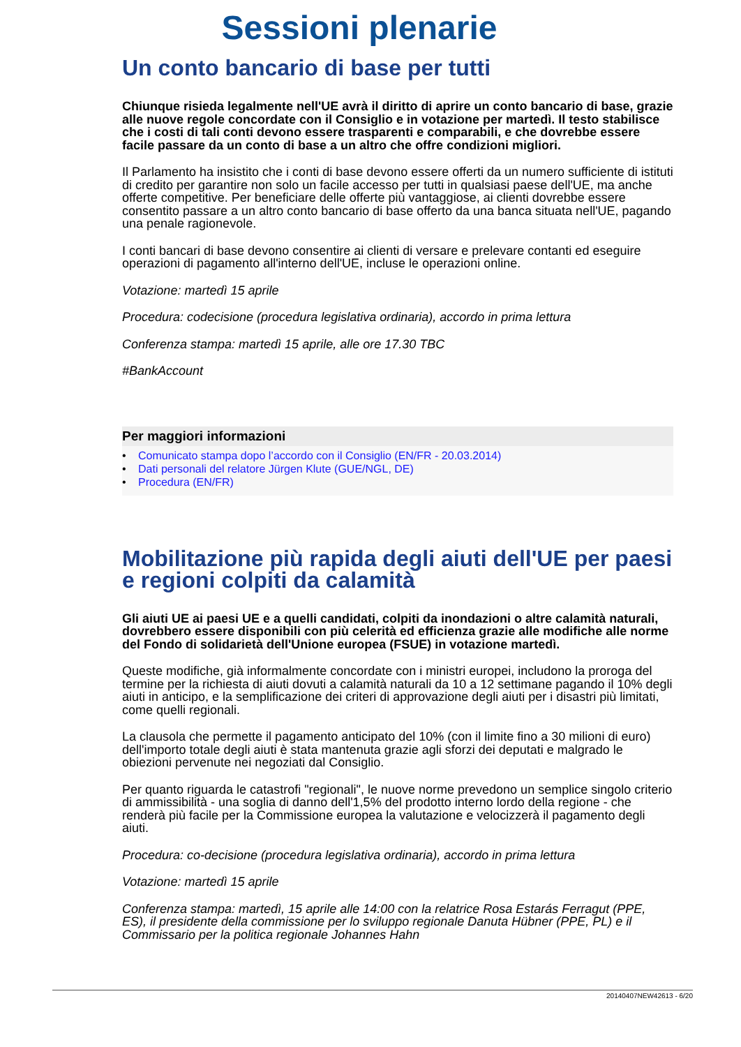Sessioni plenarie
Un conto bancario di base per tutti
Chiunque risieda legalmente nell'UE avrà il diritto di aprire un conto bancario di base, grazie alle nuove regole concordate con il Consiglio e in votazione per martedì. Il testo stabilisce che i costi di tali conti devono essere trasparenti e comparabili, e che dovrebbe essere facile passare da un conto di base a un altro che offre condizioni migliori.
Il Parlamento ha insistito che i conti di base devono essere offerti da un numero sufficiente di istituti di credito per garantire non solo un facile accesso per tutti in qualsiasi paese dell'UE, ma anche offerte competitive. Per beneficiare delle offerte più vantaggiose, ai clienti dovrebbe essere consentito passare a un altro conto bancario di base offerto da una banca situata nell'UE, pagando una penale ragionevole.
I conti bancari di base devono consentire ai clienti di versare e prelevare contanti ed eseguire operazioni di pagamento all'interno dell'UE, incluse le operazioni online.
Votazione: martedì 15 aprile
Procedura: codecisione (procedura legislativa ordinaria), accordo in prima lettura
Conferenza stampa: martedì 15 aprile, alle ore 17.30 TBC
#BankAccount
Per maggiori informazioni
• Comunicato stampa dopo l’accordo con il Consiglio (EN/FR - 20.03.2014)
• Dati personali del relatore Jürgen Klute (GUE/NGL, DE)
• Procedura (EN/FR)
Mobilitazione più rapida degli aiuti dell'UE per paesi e regioni colpiti da calamità
Gli aiuti UE ai paesi UE e a quelli candidati, colpiti da inondazioni o altre calamità naturali, dovrebbero essere disponibili con più celerità ed efficienza grazie alle modifiche alle norme del Fondo di solidarietà dell'Unione europea (FSUE) in votazione martedì.
Queste modifiche, già informalmente concordate con i ministri europei, includono la proroga del termine per la richiesta di aiuti dovuti a calamità naturali da 10 a 12 settimane pagando il 10% degli aiuti in anticipo, e la semplificazione dei criteri di approvazione degli aiuti per i disastri più limitati, come quelli regionali.
La clausola che permette il pagamento anticipato del 10% (con il limite fino a 30 milioni di euro) dell'importo totale degli aiuti è stata mantenuta grazie agli sforzi dei deputati e malgrado le obiezioni pervenute nei negoziati dal Consiglio.
Per quanto riguarda le catastrofi "regionali", le nuove norme prevedono un semplice singolo criterio di ammissibilità - una soglia di danno dell'1,5% del prodotto interno lordo della regione - che renderà più facile per la Commissione europea la valutazione e velocizzerà il pagamento degli aiuti.
Procedura: co-decisione (procedura legislativa ordinaria), accordo in prima lettura
Votazione: martedì 15 aprile
Conferenza stampa: martedì, 15 aprile alle 14:00 con la relatrice Rosa Estarás Ferragut (PPE, ES), il presidente della commissione per lo sviluppo regionale Danuta Hübner (PPE, PL) e il Commissario per la politica regionale Johannes Hahn
20140407NEW42613 - 6/20